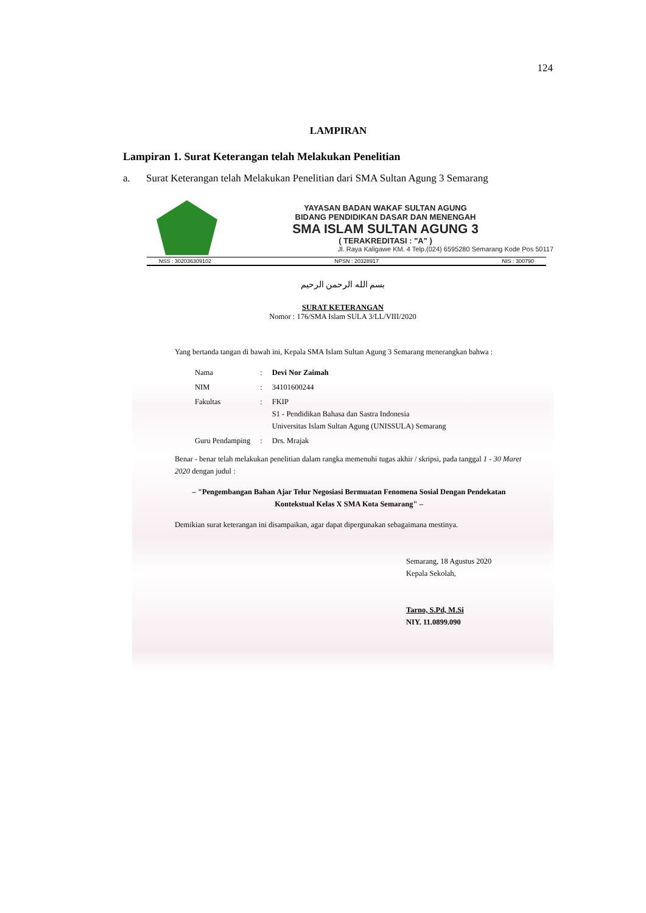124
LAMPIRAN
Lampiran 1. Surat Keterangan telah Melakukan Penelitian
a. Surat Keterangan telah Melakukan Penelitian dari SMA Sultan Agung 3 Semarang
YAYASAN BADAN WAKAF SULTAN AGUNG
BIDANG PENDIDIKAN DASAR DAN MENENGAH
SMA ISLAM SULTAN AGUNG 3
( TERAKREDITASI : "A" )
Jl. Raya Kaligawe KM. 4 Telp.(024) 6595280 Semarang Kode Pos 50117
NSS : 302036309102 NPSN : 20328917 NIS : 300790
بسم الله الرحمن الرحيم
SURAT KETERANGAN
Nomor : 176/SMA Islam SULA 3/LL/VIII/2020
Yang bertanda tangan di bawah ini, Kepala SMA Islam Sultan Agung 3 Semarang menerangkan bahwa :
| Nama | : | Devi Nor Zaimah |
| NIM | : | 34101600244 |
| Fakultas | : | FKIP S1 - Pendidikan Bahasa dan Sastra Indonesia Universitas Islam Sultan Agung (UNISSULA) Semarang |
| Guru Pendamping | : | Drs. Mrajak |
Benar - benar telah melakukan penelitian dalam rangka memenuhi tugas akhir / skripsi, pada tanggal 1 - 30 Maret 2020 dengan judul :
– "Pengembangan Bahan Ajar Telur Negosiasi Bermuatan Fenomena Sosial Dengan Pendekatan Kontekstual Kelas X SMA Kota Semarang" –
Demikian surat keterangan ini disampaikan, agar dapat dipergunakan sebagaimana mestinya.
Semarang, 18 Agustus 2020
Kepala Sekolah,
Tarno, S.Pd, M.Si
NIY. 11.0899.090